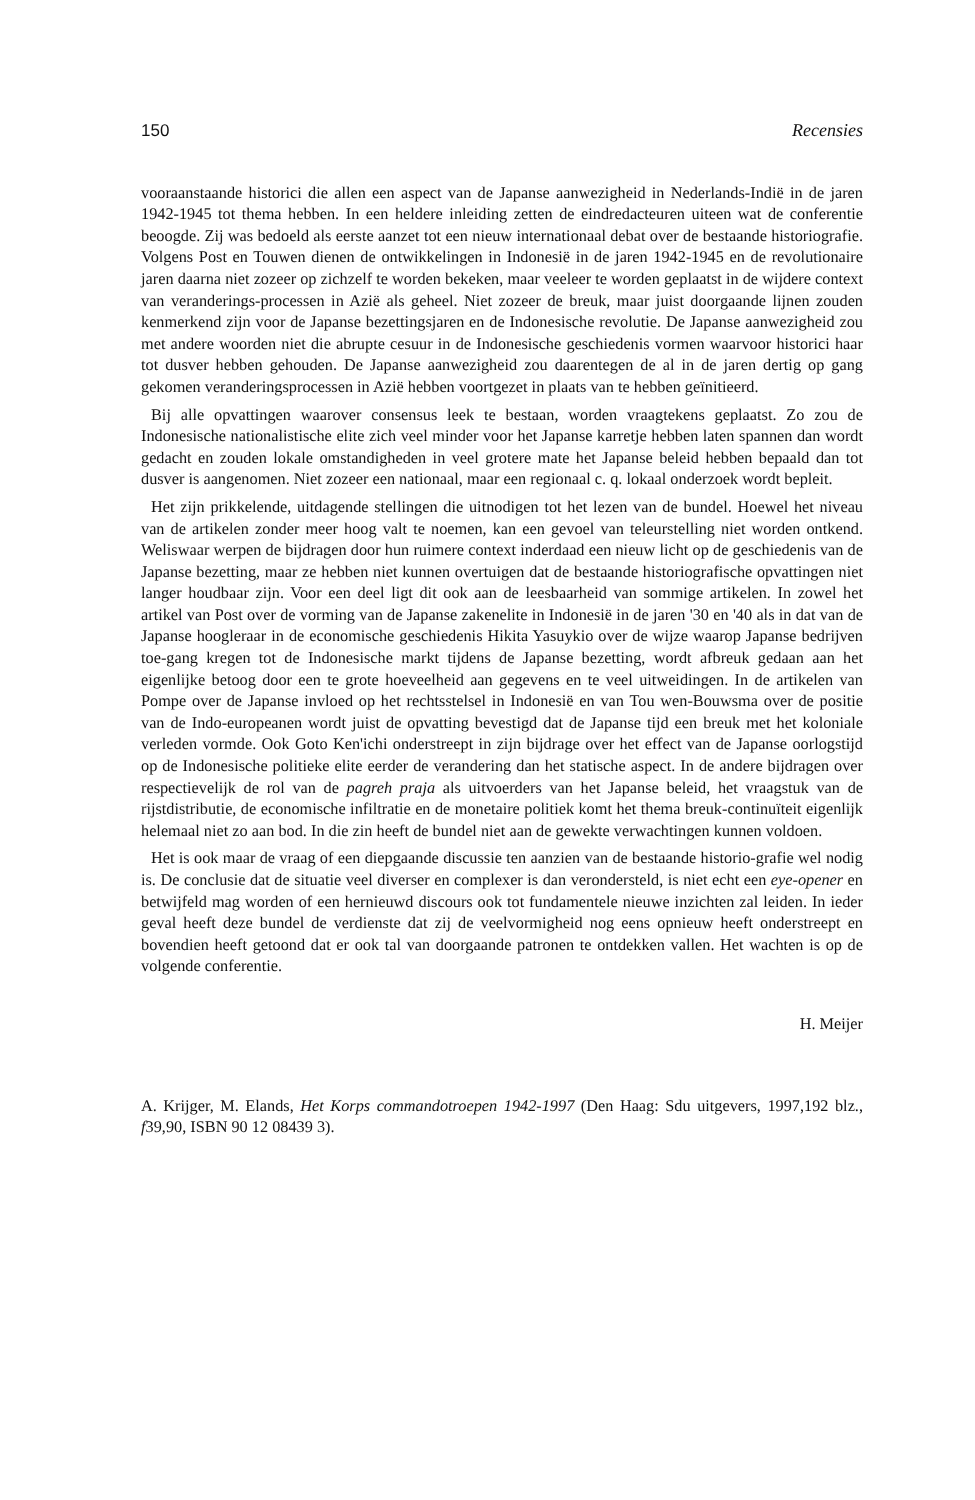150 Recensies
vooraanstaande historici die allen een aspect van de Japanse aanwezigheid in Nederlands-Indië in de jaren 1942-1945 tot thema hebben. In een heldere inleiding zetten de eindredacteuren uiteen wat de conferentie beoogde. Zij was bedoeld als eerste aanzet tot een nieuw internationaal debat over de bestaande historiografie. Volgens Post en Touwen dienen de ontwikkelingen in Indonesië in de jaren 1942-1945 en de revolutionaire jaren daarna niet zozeer op zichzelf te worden bekeken, maar veeleer te worden geplaatst in de wijdere context van veranderings-processen in Azië als geheel. Niet zozeer de breuk, maar juist doorgaande lijnen zouden kenmerkend zijn voor de Japanse bezettingsjaren en de Indonesische revolutie. De Japanse aanwezigheid zou met andere woorden niet die abrupte cesuur in de Indonesische geschiedenis vormen waarvoor historici haar tot dusver hebben gehouden. De Japanse aanwezigheid zou daarentegen de al in de jaren dertig op gang gekomen veranderingsprocessen in Azië hebben voortgezet in plaats van te hebben geïnitieerd.
Bij alle opvattingen waarover consensus leek te bestaan, worden vraagtekens geplaatst. Zo zou de Indonesische nationalistische elite zich veel minder voor het Japanse karretje hebben laten spannen dan wordt gedacht en zouden lokale omstandigheden in veel grotere mate het Japanse beleid hebben bepaald dan tot dusver is aangenomen. Niet zozeer een nationaal, maar een regionaal c. q. lokaal onderzoek wordt bepleit.
Het zijn prikkelende, uitdagende stellingen die uitnodigen tot het lezen van de bundel. Hoewel het niveau van de artikelen zonder meer hoog valt te noemen, kan een gevoel van teleurstelling niet worden ontkend. Weliswaar werpen de bijdragen door hun ruimere context inderdaad een nieuw licht op de geschiedenis van de Japanse bezetting, maar ze hebben niet kunnen overtuigen dat de bestaande historiografische opvattingen niet langer houdbaar zijn. Voor een deel ligt dit ook aan de leesbaarheid van sommige artikelen. In zowel het artikel van Post over de vorming van de Japanse zakenelite in Indonesië in de jaren '30 en '40 als in dat van de Japanse hoogleraar in de economische geschiedenis Hikita Yasuykio over de wijze waarop Japanse bedrijven toe-gang kregen tot de Indonesische markt tijdens de Japanse bezetting, wordt afbreuk gedaan aan het eigenlijke betoog door een te grote hoeveelheid aan gegevens en te veel uitweidingen. In de artikelen van Pompe over de Japanse invloed op het rechtsstelsel in Indonesië en van Tou wen-Bouwsma over de positie van de Indo-europeanen wordt juist de opvatting bevestigd dat de Japanse tijd een breuk met het koloniale verleden vormde. Ook Goto Ken'ichi onderstreept in zijn bijdrage over het effect van de Japanse oorlogstijd op de Indonesische politieke elite eerder de verandering dan het statische aspect. In de andere bijdragen over respectievelijk de rol van de pagreh praja als uitvoerders van het Japanse beleid, het vraagstuk van de rijstdistributie, de economische infiltratie en de monetaire politiek komt het thema breuk-continuïteit eigenlijk helemaal niet zo aan bod. In die zin heeft de bundel niet aan de gewekte verwachtingen kunnen voldoen.
Het is ook maar de vraag of een diepgaande discussie ten aanzien van de bestaande historio-grafie wel nodig is. De conclusie dat de situatie veel diverser en complexer is dan verondersteld, is niet echt een eye-opener en betwijfeld mag worden of een hernieuwd discours ook tot fundamentele nieuwe inzichten zal leiden. In ieder geval heeft deze bundel de verdienste dat zij de veelvormigheid nog eens opnieuw heeft onderstreept en bovendien heeft getoond dat er ook tal van doorgaande patronen te ontdekken vallen. Het wachten is op de volgende conferentie.
H. Meijer
A. Krijger, M. Elands, Het Korps commandotroepen 1942-1997 (Den Haag: Sdu uitgevers, 1997,192 blz., f39,90, ISBN 90 12 08439 3).